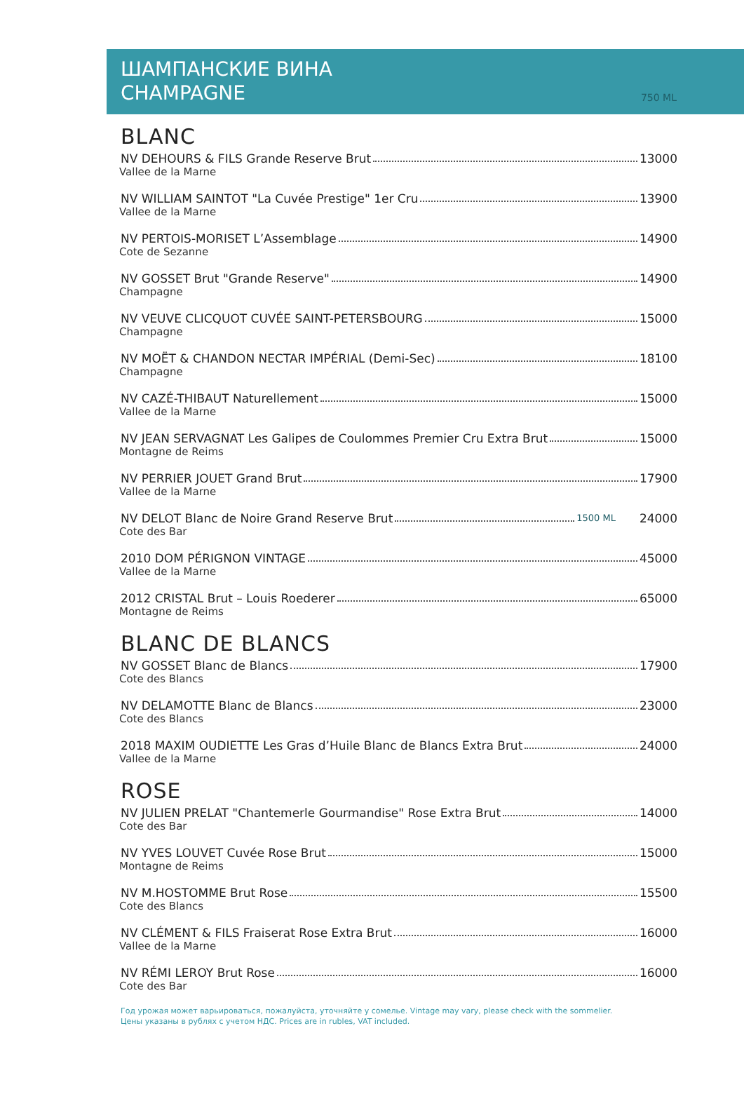ШАМПАНСКИЕ ВИНА
CHAMPAGNE
750 ML
BLANC
NV DEHOURS & FILS Grande Reserve Brut 13000
Vallee de la Marne
NV WILLIAM SAINTOT "La Cuvée Prestige" 1er Cru 13900
Vallee de la Marne
NV PERTOIS-MORISET L’Assemblage 14900
Cote de Sezanne
NV GOSSET Brut "Grande Reserve" 14900
Champagne
NV VEUVE CLICQUOT CUVÉE SAINT-PETERSBOURG 15000
Champagne
NV MOËT & CHANDON NECTAR IMPÉRIAL (Demi-Sec) 18100
Champagne
NV CAZÉ-THIBAUT Naturellement 15000
Vallee de la Marne
NV JEAN SERVAGNAT Les Galipes de Coulommes Premier Cru Extra Brut 15000
Montagne de Reims
NV PERRIER JOUET Grand Brut 17900
Vallee de la Marne
NV DELOT Blanc de Noire Grand Reserve Brut 1500 ML 24000
Cote des Bar
2010 DOM PÉRIGNON VINTAGE 45000
Vallee de la Marne
2012 CRISTAL Brut – Louis Roederer 65000
Montagne de Reims
BLANC DE BLANCS
NV GOSSET Blanc de Blancs 17900
Cote des Blancs
NV DELAMOTTE Blanc de Blancs 23000
Cote des Blancs
2018 MAXIM OUDIETTE Les Gras d’Huile Blanc de Blancs Extra Brut 24000
Vallee de la Marne
ROSE
NV JULIEN PRELAT "Chantemerle Gourmandise" Rose Extra Brut 14000
Cote des Bar
NV YVES LOUVET Cuvée Rose Brut 15000
Montagne de Reims
NV M.HOSTOMME Brut Rose 15500
Cote des Blancs
NV CLÉMENT & FILS Fraiserat Rose Extra Brut 16000
Vallee de la Marne
NV RÉMI LEROY Brut Rose 16000
Cote des Bar
Год урожая может варьироваться, пожалуйста, уточняйте у сомелье. Vintage may vary, please check with the sommelier.
Цены указаны в рублях с учетом НДС. Prices are in rubles, VAT included.